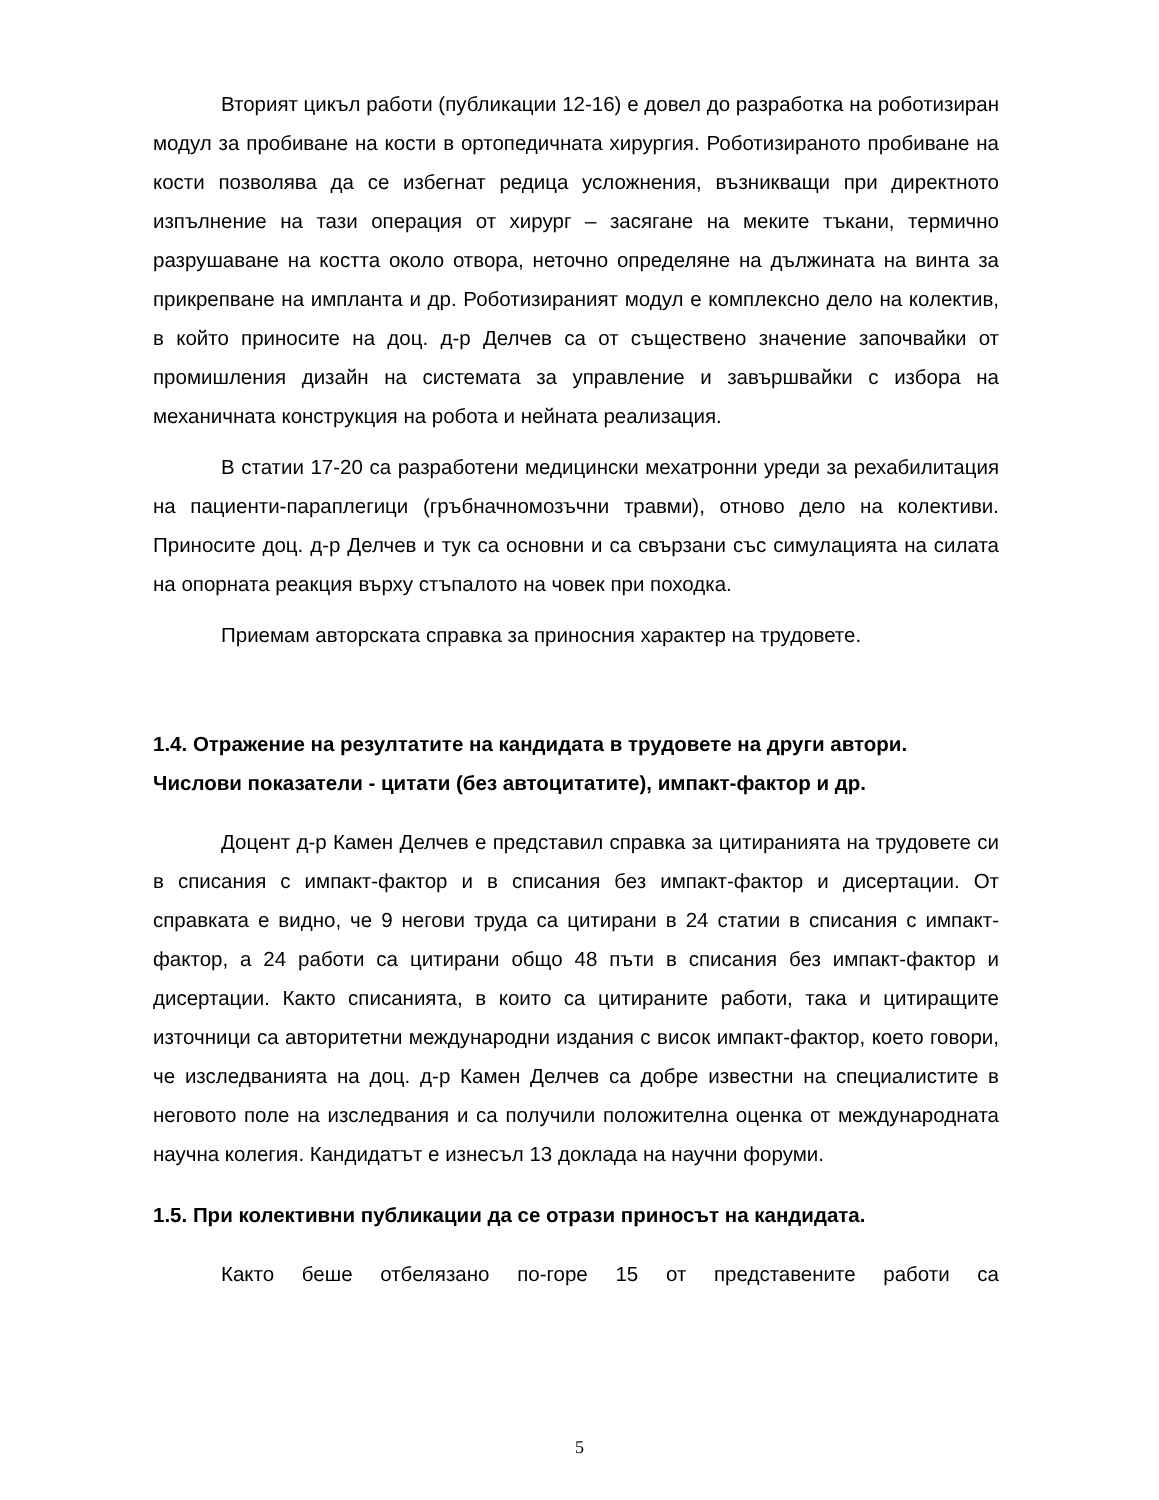Вторият цикъл работи (публикации 12-16) е довел до разработка на роботизиран модул за пробиване на кости в ортопедичната хирургия. Роботизираното пробиване на кости позволява да се избегнат редица усложнения, възникващи при директното изпълнение на тази операция от хирург – засягане на меките тъкани, термично разрушаване на костта около отвора, неточно определяне на дължината на винта за прикрепване на импланта и др. Роботизираният модул е комплексно дело на колектив, в който приносите на доц. д-р Делчев са от съществено значение започвайки от промишления дизайн на системата за управление и завършвайки с избора на механичната конструкция на робота и нейната реализация.
В статии 17-20 са разработени медицински мехатронни уреди за рехабилитация на пациенти-параплегици (гръбначномозъчни травми), отново дело на колективи. Приносите доц. д-р Делчев и тук са основни и са свързани със симулацията на силата на опорната реакция върху стъпалото на човек при походка.
Приемам авторската справка за приносния характер на трудовете.
1.4. Отражение на резултатите на кандидата в трудовете на други автори. Числови показатели - цитати (без автоцитатите), импакт-фактор и др.
Доцент д-р Камен Делчев е представил справка за цитиранията на трудовете си в списания с импакт-фактор и в списания без импакт-фактор и дисертации. От справката е видно, че 9 негови труда са цитирани в 24 статии в списания с импакт-фактор, а 24 работи са цитирани общо 48 пъти в списания без импакт-фактор и дисертации. Както списанията, в които са цитираните работи, така и цитиращите източници са авторитетни международни издания с висок импакт-фактор, което говори, че изследванията на доц. д-р Камен Делчев са добре известни на специалистите в неговото поле на изследвания и са получили положителна оценка от международната научна колегия. Кандидатът е изнесъл 13 доклада на научни форуми.
1.5. При колективни публикации да се отрази приносът на кандидата.
Както беше отбелязано по-горе 15 от представените работи са
5